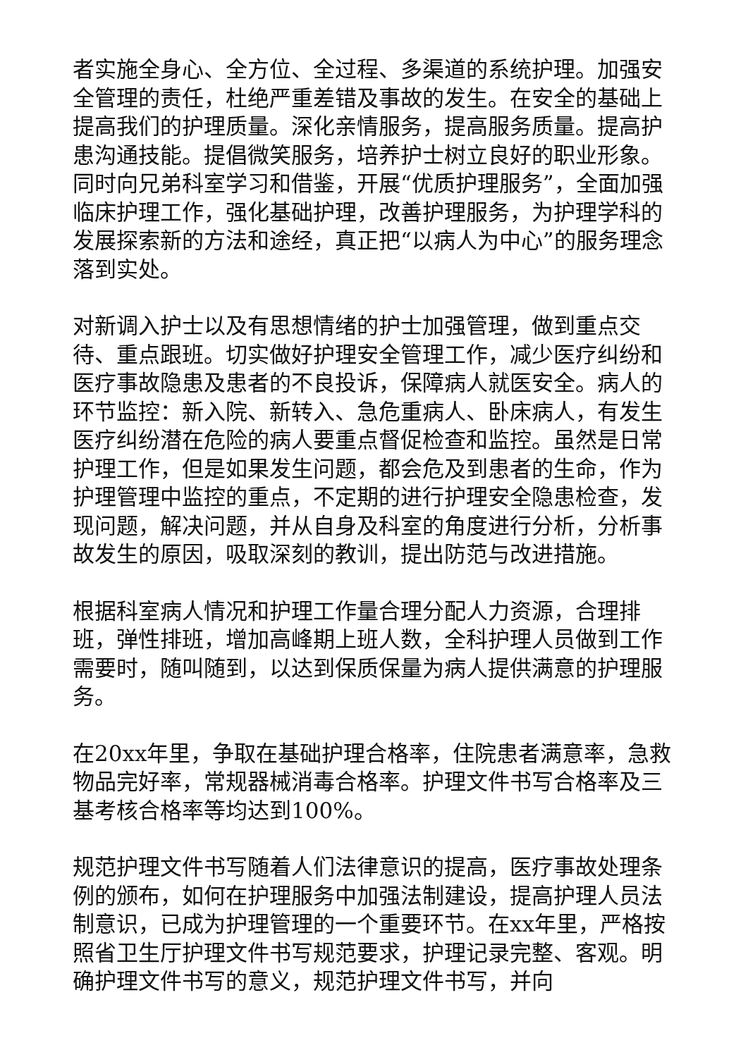者实施全身心、全方位、全过程、多渠道的系统护理。加强安全管理的责任，杜绝严重差错及事故的发生。在安全的基础上提高我们的护理质量。深化亲情服务，提高服务质量。提高护患沟通技能。提倡微笑服务，培养护士树立良好的职业形象。同时向兄弟科室学习和借鉴，开展“优质护理服务”，全面加强临床护理工作，强化基础护理，改善护理服务，为护理学科的发展探索新的方法和途经，真正把“以病人为中心”的服务理念落到实处。
对新调入护士以及有思想情绪的护士加强管理，做到重点交待、重点跟班。切实做好护理安全管理工作，减少医疗纠纷和医疗事故隐患及患者的不良投诉，保障病人就医安全。病人的环节监控：新入院、新转入、急危重病人、卧床病人，有发生医疗纠纷潜在危险的病人要重点督促检查和监控。虽然是日常护理工作，但是如果发生问题，都会危及到患者的生命，作为护理管理中监控的重点，不定期的进行护理安全隐患检查，发现问题，解决问题，并从自身及科室的角度进行分析，分析事故发生的原因，吸取深刻的教训，提出防范与改进措施。
根据科室病人情况和护理工作量合理分配人力资源，合理排班，弹性排班，增加高峰期上班人数，全科护理人员做到工作需要时，随叫随到，以达到保质保量为病人提供满意的护理服务。
在20xx年里，争取在基础护理合格率，住院患者满意率，急救物品完好率，常规器械消毒合格率。护理文件书写合格率及三基考核合格率等均达到100%。
规范护理文件书写随着人们法律意识的提高，医疗事故处理条例的颁布，如何在护理服务中加强法制建设，提高护理人员法制意识，已成为护理管理的一个重要环节。在xx年里，严格按照省卫生厅护理文件书写规范要求，护理记录完整、客观。明确护理文件书写的意义，规范护理文件书写，并向